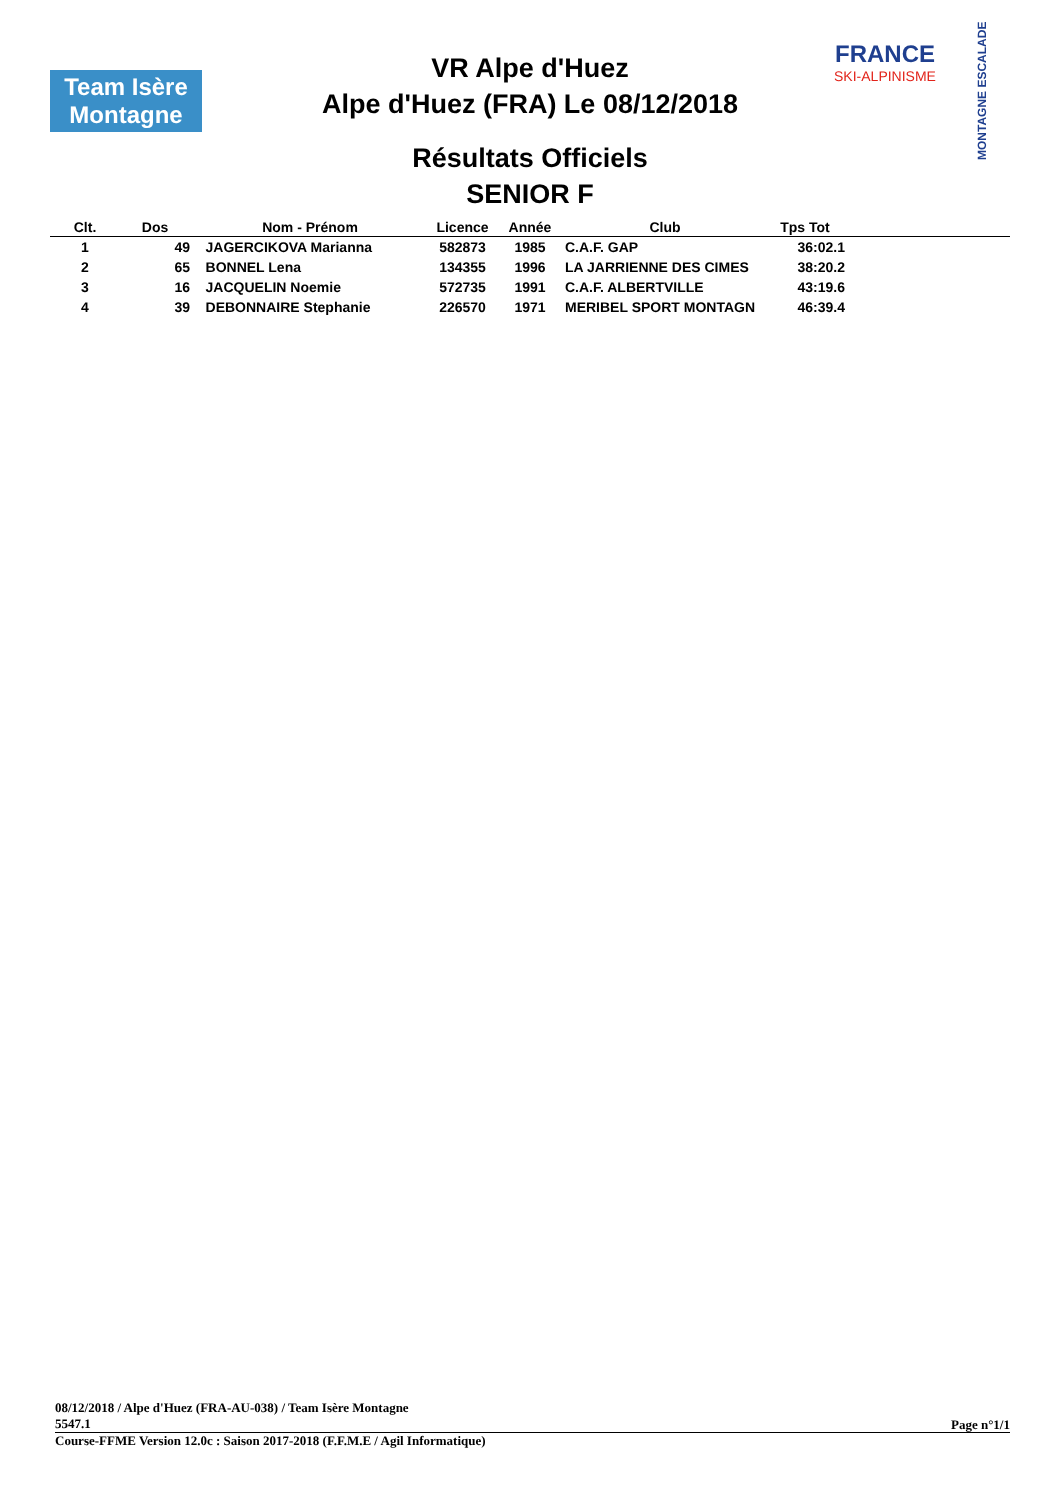Team Isère
Montagne
FRANCE
SKI-ALPINISME
MONTAGNE ESCALADE
VR Alpe d'Huez
Alpe d'Huez (FRA) Le 08/12/2018
Résultats Officiels
SENIOR F
| Clt. | Dos | Nom - Prénom | Licence | Année | Club | Tps Tot | |
| --- | --- | --- | --- | --- | --- | --- | --- |
| 1 | 49 | JAGERCIKOVA Marianna | 582873 | 1985 | C.A.F. GAP | 36:02.1 | |
| 2 | 65 | BONNEL Lena | 134355 | 1996 | LA JARRIENNE DES CIMES | 38:20.2 | |
| 3 | 16 | JACQUELIN Noemie | 572735 | 1991 | C.A.F. ALBERTVILLE | 43:19.6 | |
| 4 | 39 | DEBONNAIRE Stephanie | 226570 | 1971 | MERIBEL SPORT MONTAGN | 46:39.4 | |
08/12/2018 / Alpe d'Huez (FRA-AU-038) / Team Isère Montagne
5547.1
Page n°1/1
Course-FFME Version 12.0c : Saison 2017-2018 (F.F.M.E / Agil Informatique)